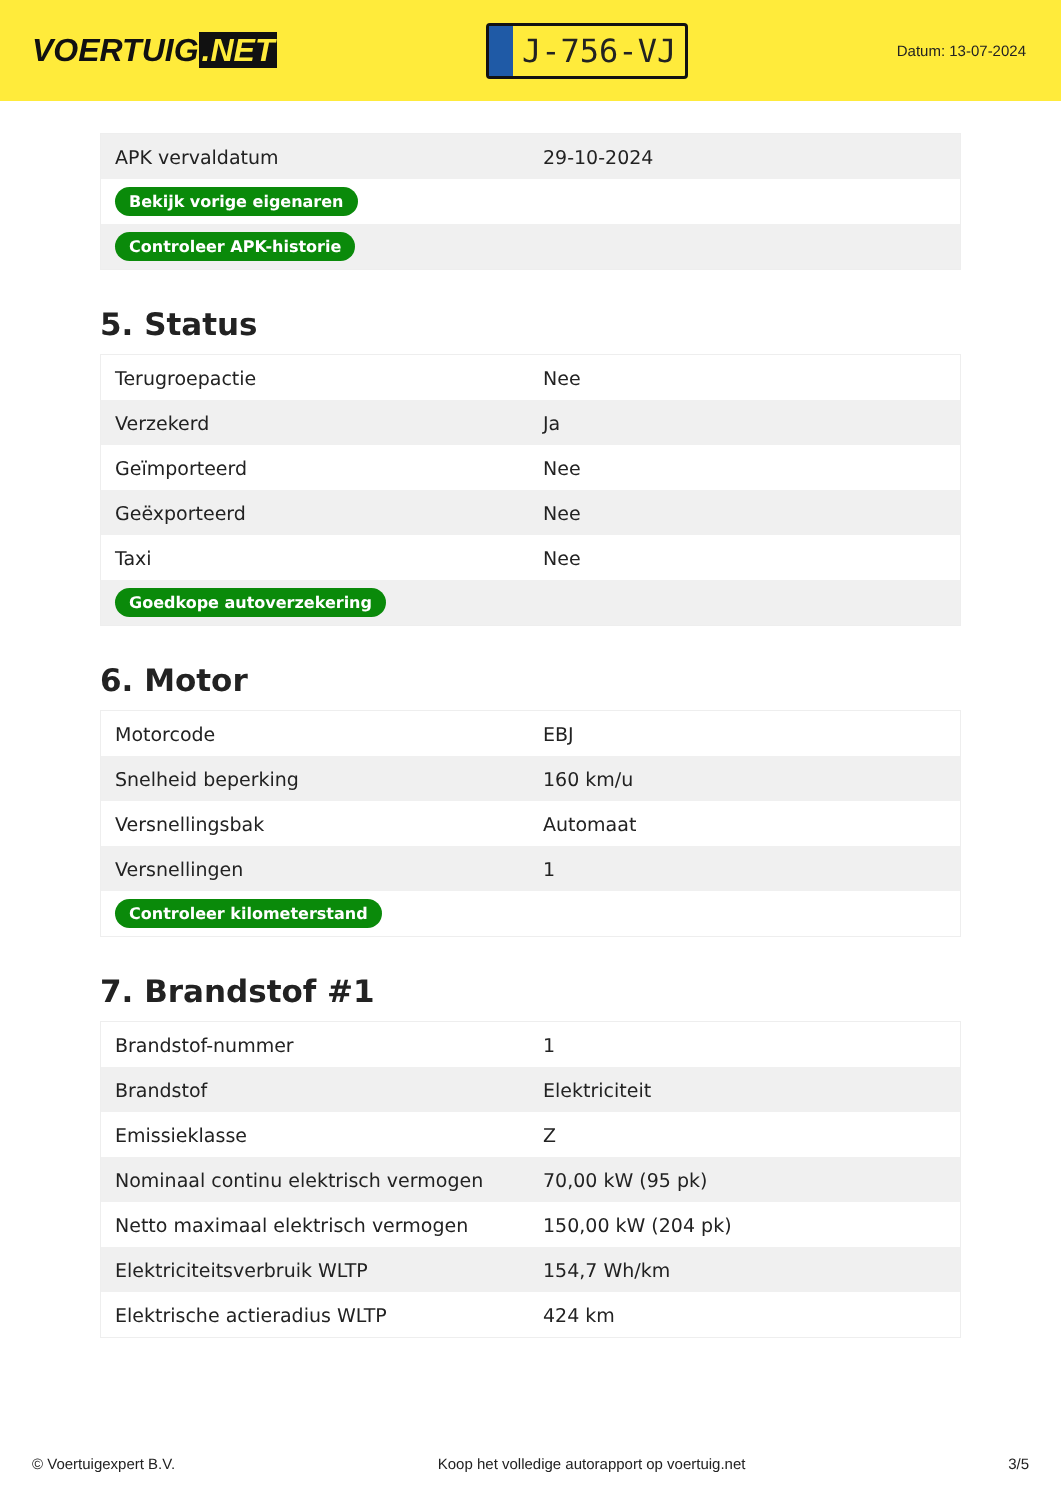VOERTUIG.NET
J-756-VJ
Datum: 13-07-2024
| APK vervaldatum | 29-10-2024 |
| Bekijk vorige eigenaren | |
| Controleer APK-historie | |
5. Status
| Terugroepactie | Nee |
| Verzekerd | Ja |
| Geïmporteerd | Nee |
| Geëxporteerd | Nee |
| Taxi | Nee |
| Goedkope autoverzekering | |
6. Motor
| Motorcode | EBJ |
| Snelheid beperking | 160 km/u |
| Versnellingsbak | Automaat |
| Versnellingen | 1 |
| Controleer kilometerstand | |
7. Brandstof #1
| Brandstof-nummer | 1 |
| Brandstof | Elektriciteit |
| Emissieklasse | Z |
| Nominaal continu elektrisch vermogen | 70,00 kW (95 pk) |
| Netto maximaal elektrisch vermogen | 150,00 kW (204 pk) |
| Elektriciteitsverbruik WLTP | 154,7 Wh/km |
| Elektrische actieradius WLTP | 424 km |
© Voertuigexpert B.V. Koop het volledige autorapport op voertuig.net 3/5